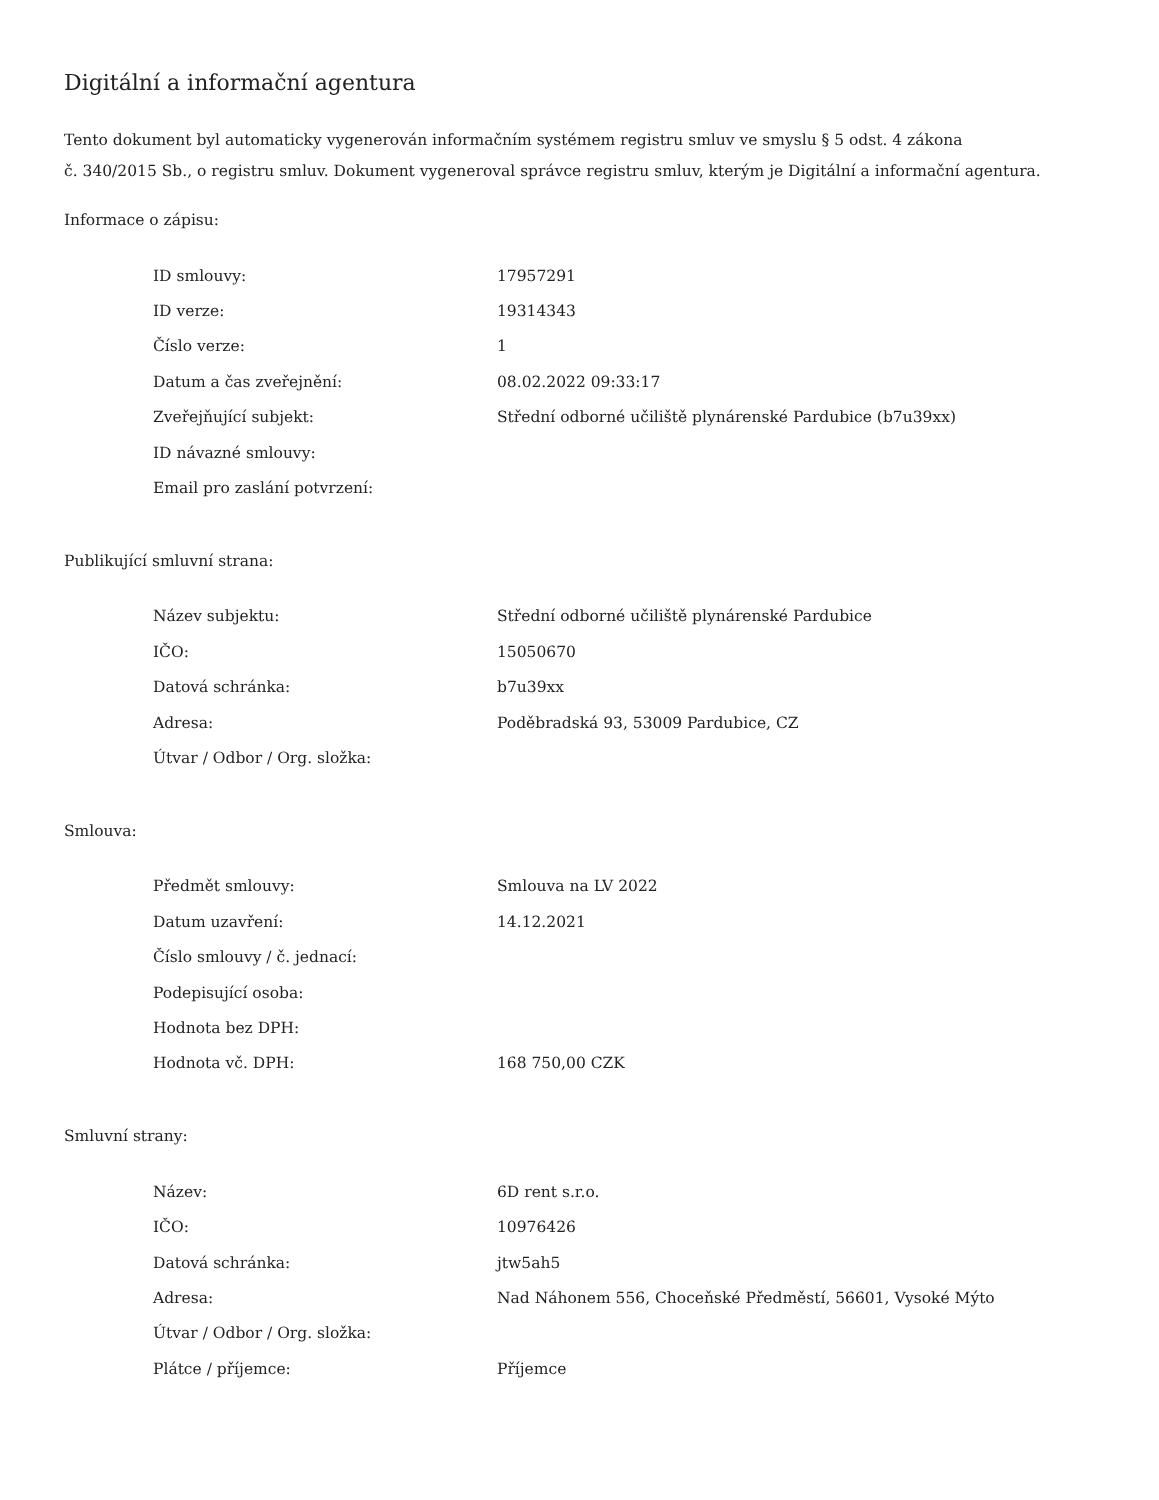Digitální a informační agentura
Tento dokument byl automaticky vygenerován informačním systémem registru smluv ve smyslu § 5 odst. 4 zákona
č. 340/2015 Sb., o registru smluv. Dokument vygeneroval správce registru smluv, kterým je Digitální a informační agentura.
Informace o zápisu:
| ID smlouvy: | 17957291 |
| ID verze: | 19314343 |
| Číslo verze: | 1 |
| Datum a čas zveřejnění: | 08.02.2022 09:33:17 |
| Zveřejňující subjekt: | Střední odborné učiliště plynárenské Pardubice (b7u39xx) |
| ID návazné smlouvy: | |
| Email pro zaslání potvrzení: | |
Publikující smluvní strana:
| Název subjektu: | Střední odborné učiliště plynárenské Pardubice |
| IČO: | 15050670 |
| Datová schránka: | b7u39xx |
| Adresa: | Poděbradská 93, 53009 Pardubice, CZ |
| Útvar / Odbor / Org. složka: | |
Smlouva:
| Předmět smlouvy: | Smlouva na LV 2022 |
| Datum uzavření: | 14.12.2021 |
| Číslo smlouvy / č. jednací: | |
| Podepisující osoba: | |
| Hodnota bez DPH: | |
| Hodnota vč. DPH: | 168 750,00 CZK |
Smluvní strany:
| Název: | 6D rent s.r.o. |
| IČO: | 10976426 |
| Datová schránka: | jtw5ah5 |
| Adresa: | Nad Náhonem 556, Choceňské Předměstí, 56601, Vysoké Mýto |
| Útvar / Odbor / Org. složka: | |
| Plátce / příjemce: | Příjemce |